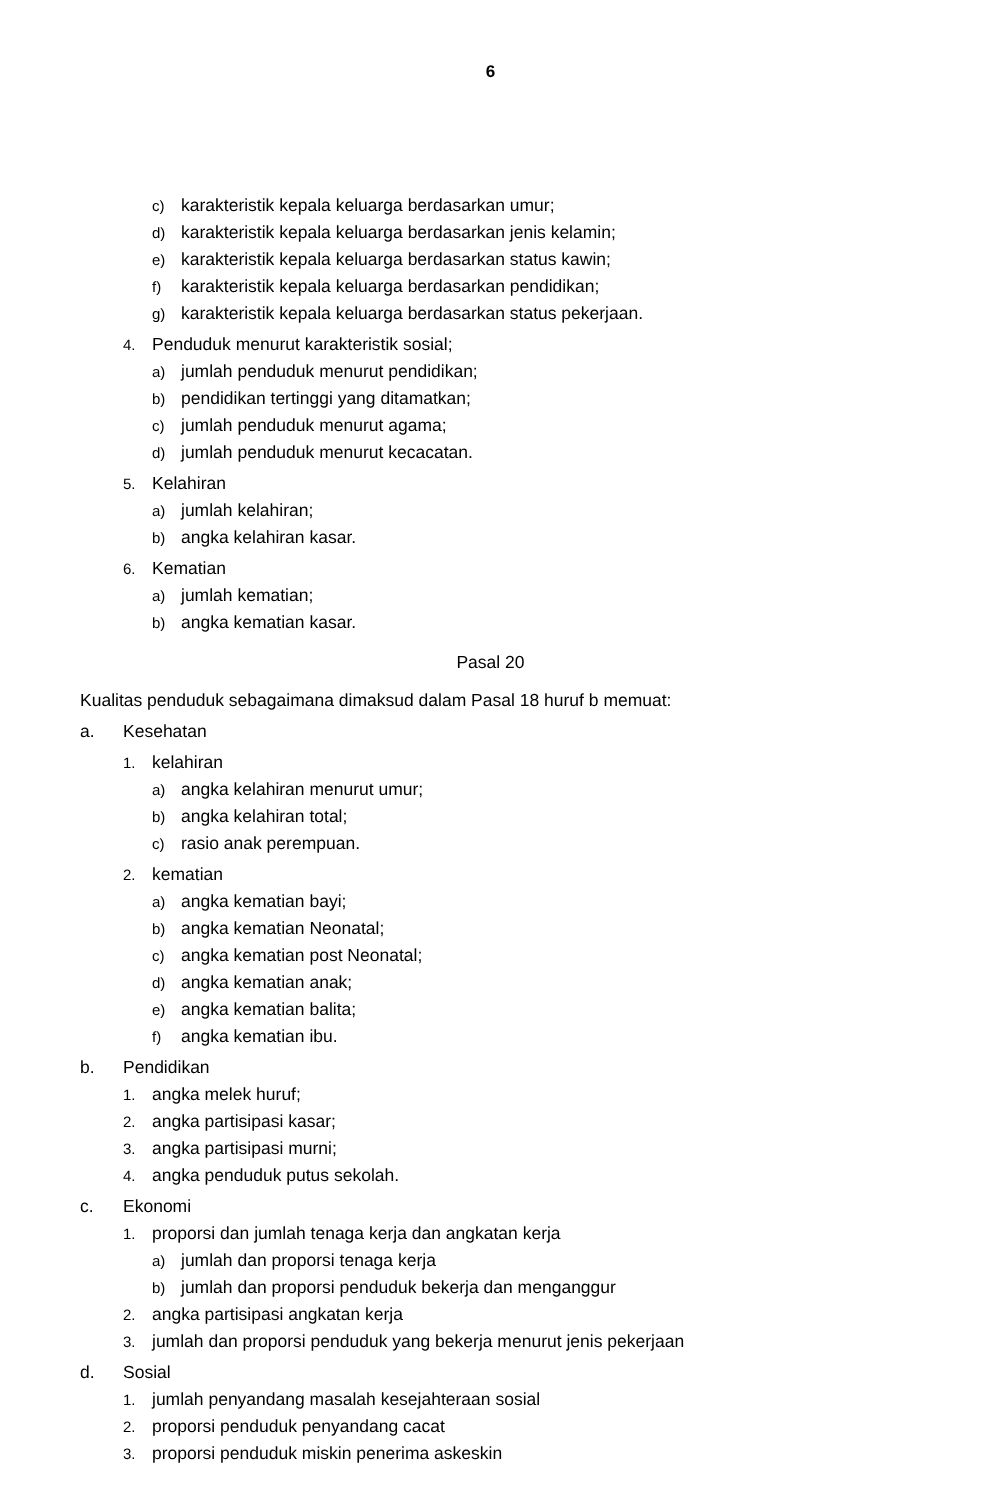6
c) karakteristik kepala keluarga berdasarkan umur;
d) karakteristik kepala keluarga berdasarkan jenis kelamin;
e) karakteristik kepala keluarga berdasarkan status kawin;
f) karakteristik kepala keluarga berdasarkan pendidikan;
g) karakteristik kepala keluarga berdasarkan status pekerjaan.
4. Penduduk menurut karakteristik sosial;
a) jumlah penduduk menurut pendidikan;
b) pendidikan tertinggi yang ditamatkan;
c) jumlah penduduk menurut agama;
d) jumlah penduduk menurut kecacatan.
5. Kelahiran
a) jumlah kelahiran;
b) angka kelahiran kasar.
6. Kematian
a) jumlah kematian;
b) angka kematian kasar.
Pasal 20
Kualitas penduduk sebagaimana dimaksud dalam Pasal 18 huruf b memuat:
a. Kesehatan
1. kelahiran
a) angka kelahiran menurut umur;
b) angka kelahiran total;
c) rasio anak perempuan.
2. kematian
a) angka kematian bayi;
b) angka kematian Neonatal;
c) angka kematian post Neonatal;
d) angka kematian anak;
e) angka kematian balita;
f) angka kematian ibu.
b. Pendidikan
1. angka melek huruf;
2. angka partisipasi kasar;
3. angka partisipasi murni;
4. angka penduduk putus sekolah.
c. Ekonomi
1. proporsi dan jumlah tenaga kerja dan angkatan kerja
a) jumlah dan proporsi tenaga kerja
b) jumlah dan proporsi penduduk bekerja dan menganggur
2. angka partisipasi angkatan kerja
3. jumlah dan proporsi penduduk yang bekerja menurut jenis pekerjaan
d. Sosial
1. jumlah penyandang masalah kesejahteraan sosial
2. proporsi penduduk penyandang cacat
3. proporsi penduduk miskin penerima askeskin